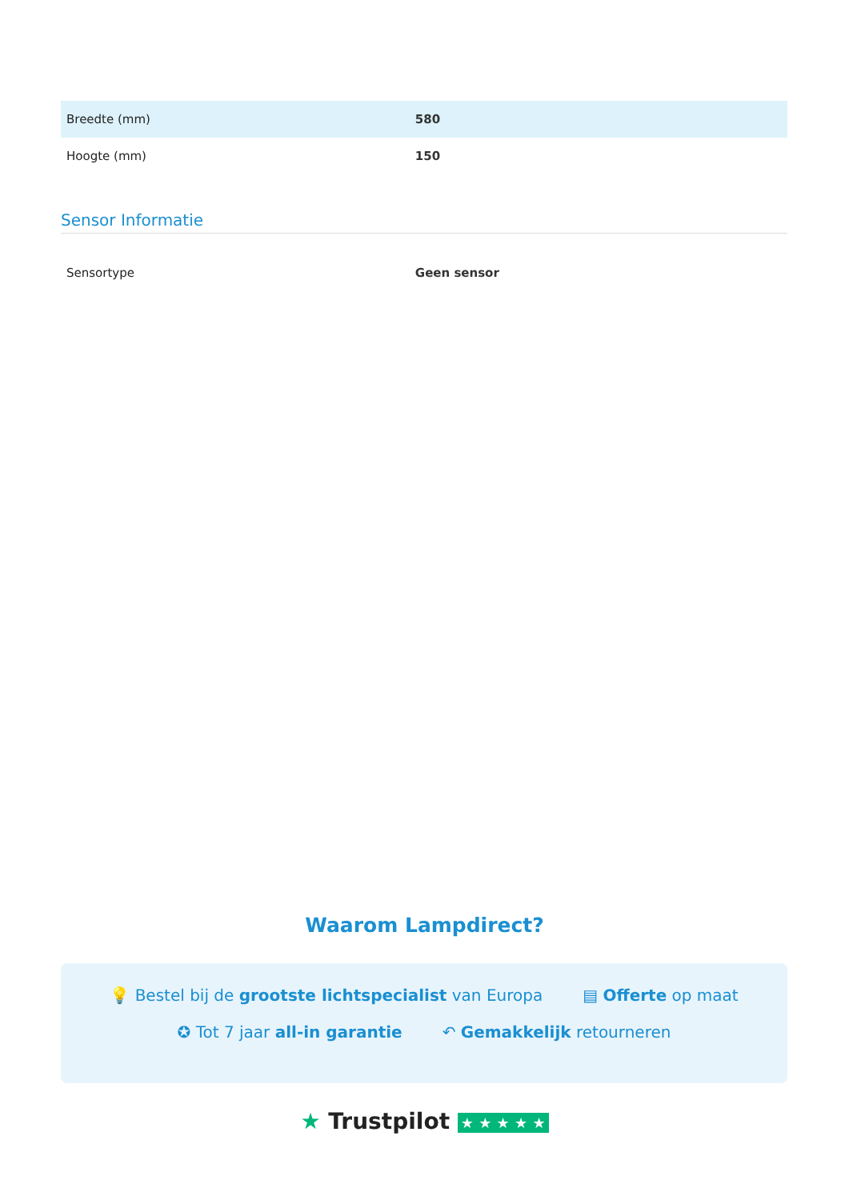| Breedte (mm) | 580 |
| Hoogte (mm) | 150 |
Sensor Informatie
| Sensortype | Geen sensor |
Waarom Lampdirect?
💡 Bestel bij de grootste lichtspecialist van Europa ▤ Offerte op maat
✪ Tot 7 jaar all-in garantie ↶ Gemakkelijk retourneren
★ Trustpilot ★ ★ ★ ★ ★